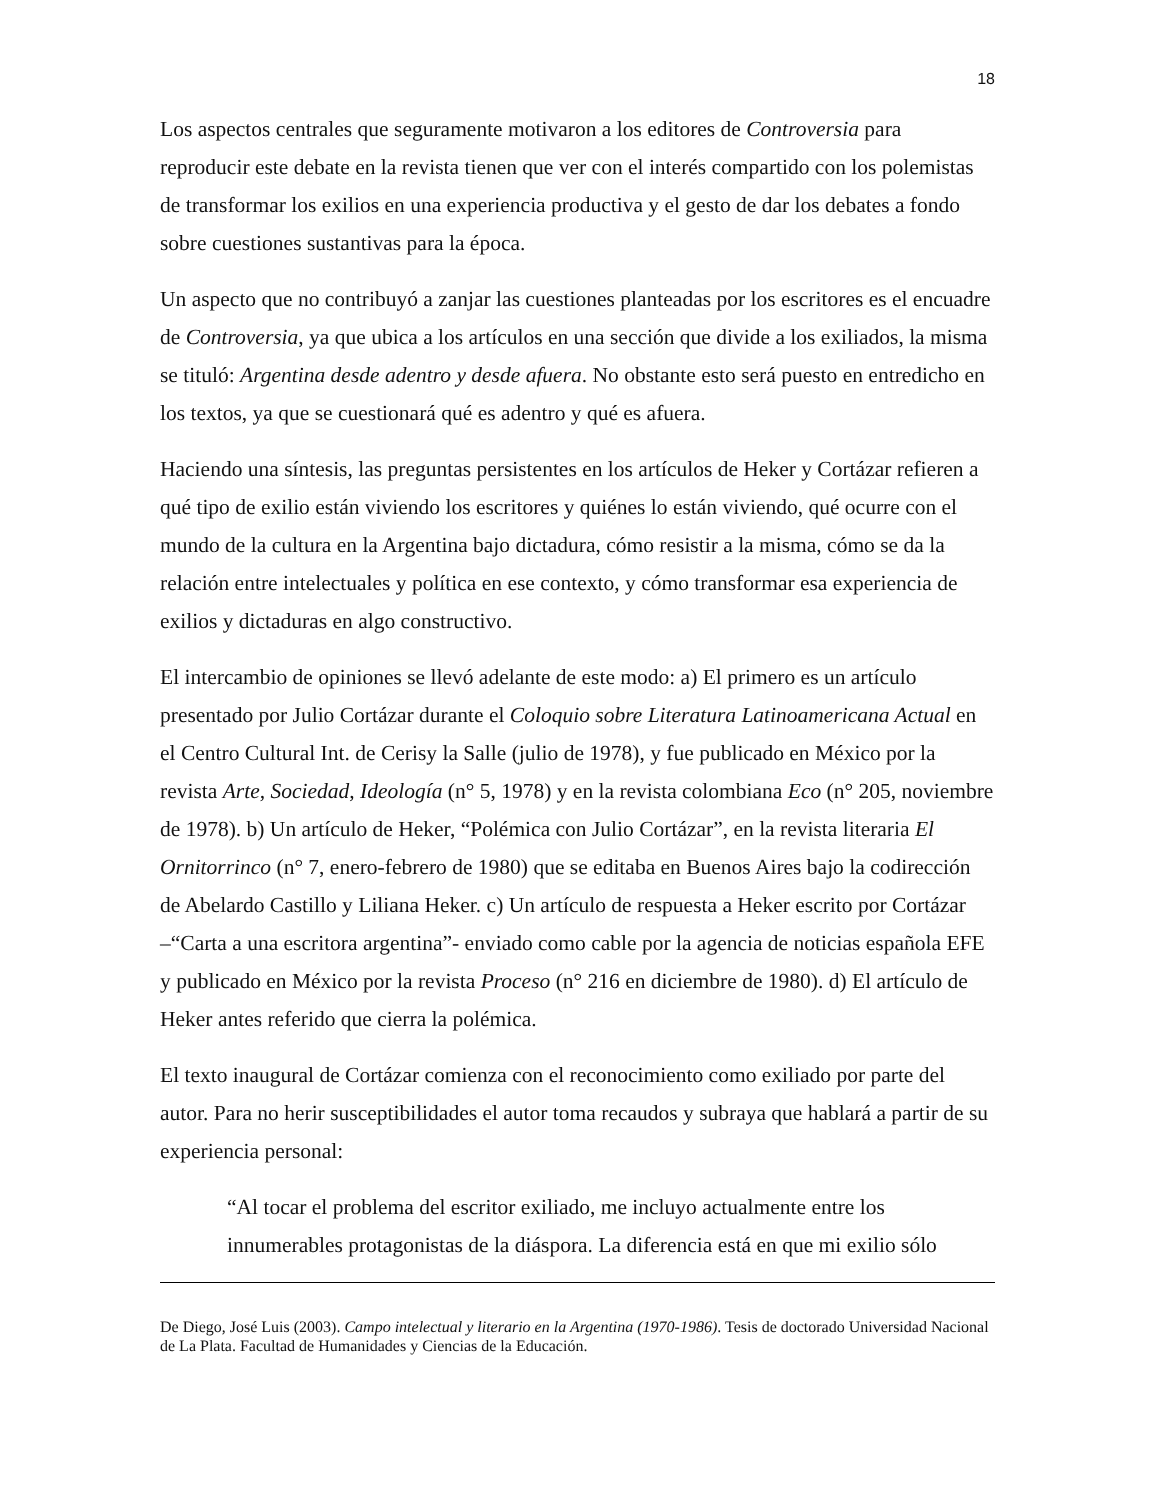18
Los aspectos centrales que seguramente motivaron a los editores de Controversia para reproducir este debate en la revista tienen que ver con el interés compartido con los polemistas de transformar los exilios en una experiencia productiva y el gesto de dar los debates a fondo sobre cuestiones sustantivas para la época.
Un aspecto que no contribuyó a zanjar las cuestiones planteadas por los escritores es el encuadre de Controversia, ya que ubica a los artículos en una sección que divide a los exiliados, la misma se tituló: Argentina desde adentro y desde afuera. No obstante esto será puesto en entredicho en los textos, ya que se cuestionará qué es adentro y qué es afuera.
Haciendo una síntesis, las preguntas persistentes en los artículos de Heker y Cortázar refieren a qué tipo de exilio están viviendo los escritores y quiénes lo están viviendo, qué ocurre con el mundo de la cultura en la Argentina bajo dictadura, cómo resistir a la misma, cómo se da la relación entre intelectuales y política en ese contexto, y cómo transformar esa experiencia de exilios y dictaduras en algo constructivo.
El intercambio de opiniones se llevó adelante de este modo: a) El primero es un artículo presentado por Julio Cortázar durante el Coloquio sobre Literatura Latinoamericana Actual en el Centro Cultural Int. de Cerisy la Salle (julio de 1978), y fue publicado en México por la revista Arte, Sociedad, Ideología (n° 5, 1978) y en la revista colombiana Eco (n° 205, noviembre de 1978). b) Un artículo de Heker, “Polémica con Julio Cortázar”, en la revista literaria El Ornitorrinco (n° 7, enero-febrero de 1980) que se editaba en Buenos Aires bajo la codirección de Abelardo Castillo y Liliana Heker. c) Un artículo de respuesta a Heker escrito por Cortázar –“Carta a una escritora argentina”- enviado como cable por la agencia de noticias española EFE y publicado en México por la revista Proceso (n° 216 en diciembre de 1980). d) El artículo de Heker antes referido que cierra la polémica.
El texto inaugural de Cortázar comienza con el reconocimiento como exiliado por parte del autor. Para no herir susceptibilidades el autor toma recaudos y subraya que hablará a partir de su experiencia personal:
“Al tocar el problema del escritor exiliado, me incluyo actualmente entre los innumerables protagonistas de la diáspora. La diferencia está en que mi exilio sólo
De Diego, José Luis (2003). Campo intelectual y literario en la Argentina (1970-1986). Tesis de doctorado Universidad Nacional de La Plata. Facultad de Humanidades y Ciencias de la Educación.